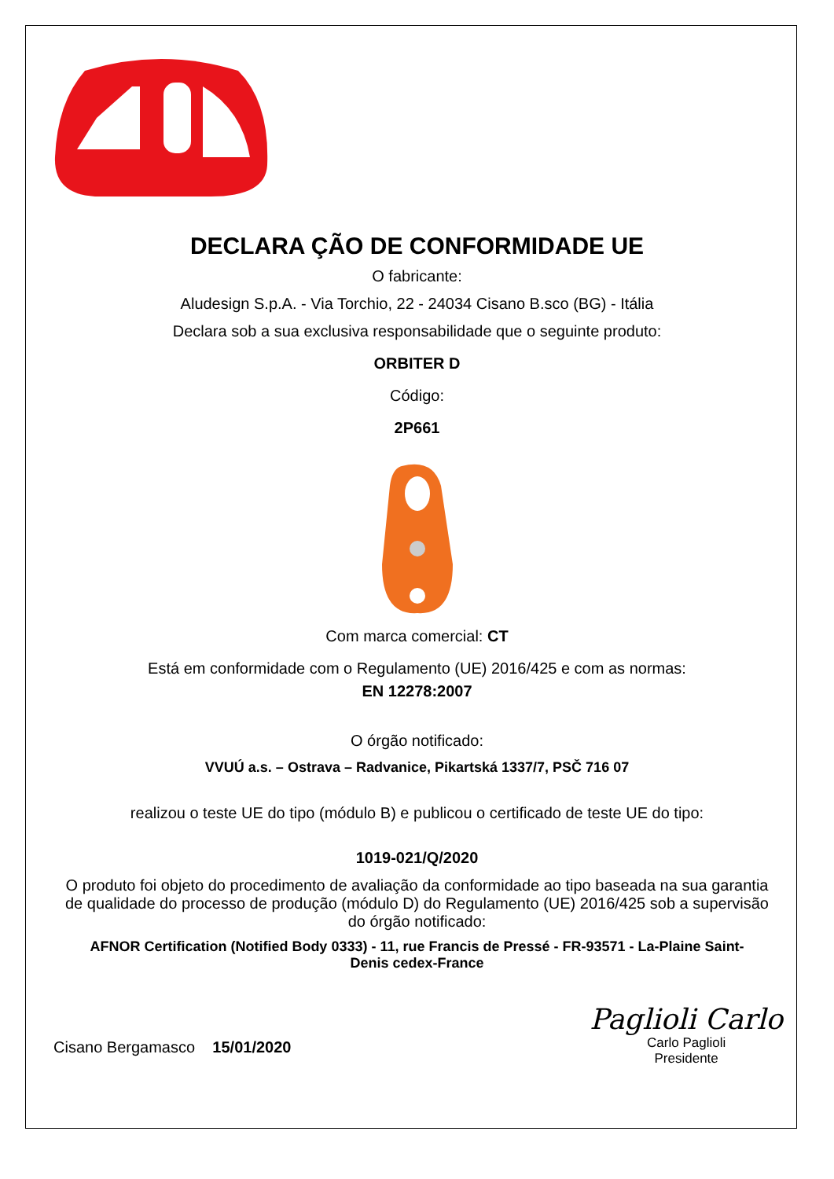DECLARA ÇÃO DE CONFORMIDADE UE
O fabricante:
Aludesign S.p.A. - Via Torchio, 22 - 24034 Cisano B.sco (BG) - Itália
Declara sob a sua exclusiva responsabilidade que o seguinte produto:
ORBITER D
Código:
2P661
Com marca comercial: CT
Está em conformidade com o Regulamento (UE) 2016/425 e com as normas:
EN 12278:2007
O órgão notificado:
VVUÚ a.s. – Ostrava – Radvanice, Pikartská 1337/7, PSČ 716 07
realizou o teste UE do tipo (módulo B) e publicou o certificado de teste UE do tipo:
1019-021/Q/2020
O produto foi objeto do procedimento de avaliação da conformidade ao tipo baseada na sua garantia de qualidade do processo de produção (módulo D) do Regulamento (UE) 2016/425 sob a supervisão do órgão notificado:
AFNOR Certification (Notified Body 0333) - 11, rue Francis de Pressé - FR-93571 - La-Plaine Saint-Denis cedex-France
Cisano Bergamasco 15/01/2020
Paglioli Carlo
Carlo Paglioli
Presidente